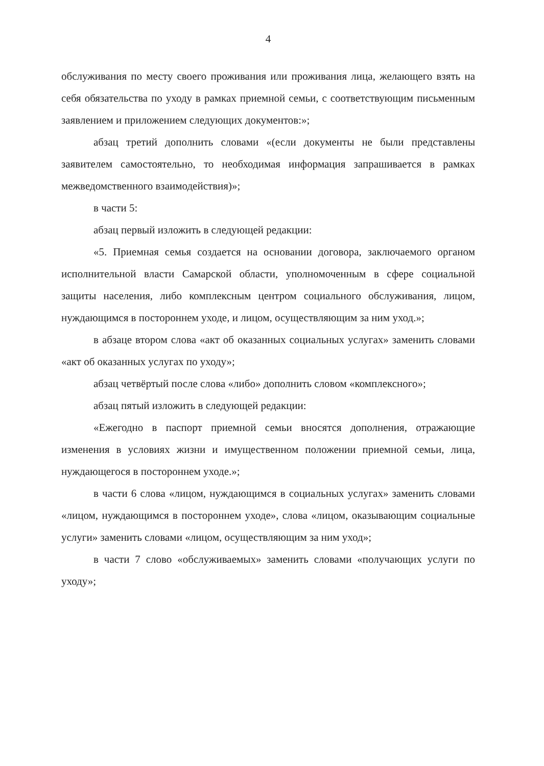4
обслуживания по месту своего проживания или проживания лица, желающего взять на себя обязательства по уходу в рамках приемной семьи, с соответствующим письменным заявлением и приложением следующих документов:»;
абзац третий дополнить словами «(если документы не были представлены заявителем самостоятельно, то необходимая информация запрашивается в рамках межведомственного взаимодействия)»;
в части 5:
абзац первый изложить в следующей редакции:
«5. Приемная семья создается на основании договора, заключаемого органом исполнительной власти Самарской области, уполномоченным в сфере социальной защиты населения, либо комплексным центром социального обслуживания, лицом, нуждающимся в постороннем уходе, и лицом, осуществляющим за ним уход.»;
в абзаце втором слова «акт об оказанных социальных услугах» заменить словами «акт об оказанных услугах по уходу»;
абзац четвёртый после слова «либо» дополнить словом «комплексного»;
абзац пятый изложить в следующей редакции:
«Ежегодно в паспорт приемной семьи вносятся дополнения, отражающие изменения в условиях жизни и имущественном положении приемной семьи, лица, нуждающегося в постороннем уходе.»;
в части 6 слова «лицом, нуждающимся в социальных услугах» заменить словами «лицом, нуждающимся в постороннем уходе», слова «лицом, оказывающим социальные услуги» заменить словами «лицом, осуществляющим за ним уход»;
в части 7 слово «обслуживаемых» заменить словами «получающих услуги по уходу»;